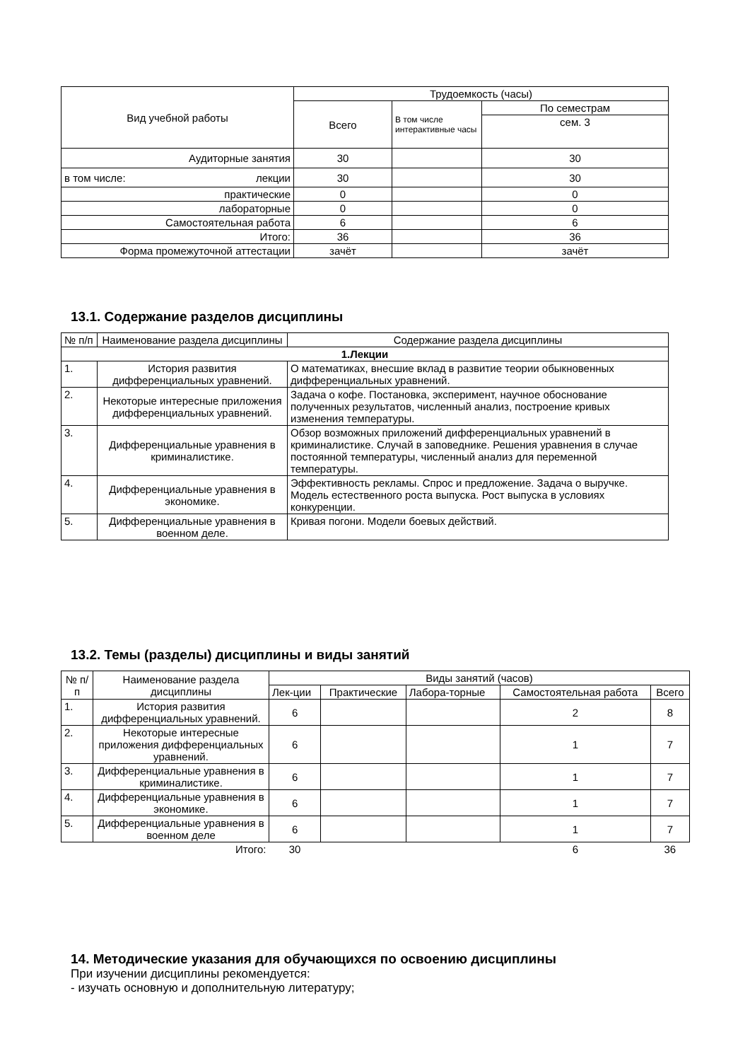| Вид учебной работы | Трудоемкость (часы) | | |
| --- | --- | --- | --- |
| | Всего | В том числе интерактивные часы | По семестрам |
| | | | сем. 3 |
| Аудиторные занятия | 30 | | 30 |
| в том числе: лекции | 30 | | 30 |
| практические | 0 | | 0 |
| лабораторные | 0 | | 0 |
| Самостоятельная работа | 6 | | 6 |
| Итого: | 36 | | 36 |
| Форма промежуточной аттестации | зачёт | | зачёт |
13.1. Содержание разделов дисциплины
| № п/п | Наименование раздела дисциплины | Содержание раздела дисциплины |
| --- | --- | --- |
| 1.Лекции | | |
| 1. | История развития дифференциальных уравнений. | О математиках, внесшие вклад в развитие теории обыкновенных дифференциальных уравнений. |
| 2. | Некоторые интересные приложения дифференциальных уравнений. | Задача о кофе. Постановка, эксперимент, научное обоснование полученных результатов, численный анализ, построение кривых изменения температуры. |
| 3. | Дифференциальные уравнения в криминалистике. | Обзор возможных приложений дифференциальных уравнений в криминалистике. Случай в заповеднике. Решения уравнения в случае постоянной температуры, численный анализ для переменной температуры. |
| 4. | Дифференциальные уравнения в экономике. | Эффективность рекламы. Спрос и предложение. Задача о выручке. Модель естественного роста выпуска. Рост выпуска в условиях конкуренции. |
| 5. | Дифференциальные уравнения в военном деле. | Кривая погони. Модели боевых действий. |
13.2. Темы (разделы) дисциплины и виды занятий
| № п/ п | Наименование раздела дисциплины | Виды занятий (часов) | | | | |
| --- | --- | --- | --- | --- | --- | --- |
| | | Лек-ции | Практические | Лабора-торные | Самостоятельная работа | Всего |
| 1. | История развития дифференциальных уравнений. | 6 | | | 2 | 8 |
| 2. | Некоторые интересные приложения дифференциальных уравнений. | 6 | | | 1 | 7 |
| 3. | Дифференциальные уравнения в криминалистике. | 6 | | | 1 | 7 |
| 4. | Дифференциальные уравнения в экономике. | 6 | | | 1 | 7 |
| 5. | Дифференциальные уравнения в военном деле | 6 | | | 1 | 7 |
| Итого: | | 30 | | | 6 | 36 |
14. Методические указания для обучающихся по освоению дисциплины
При изучении дисциплины рекомендуется:
- изучать основную и дополнительную литературу;